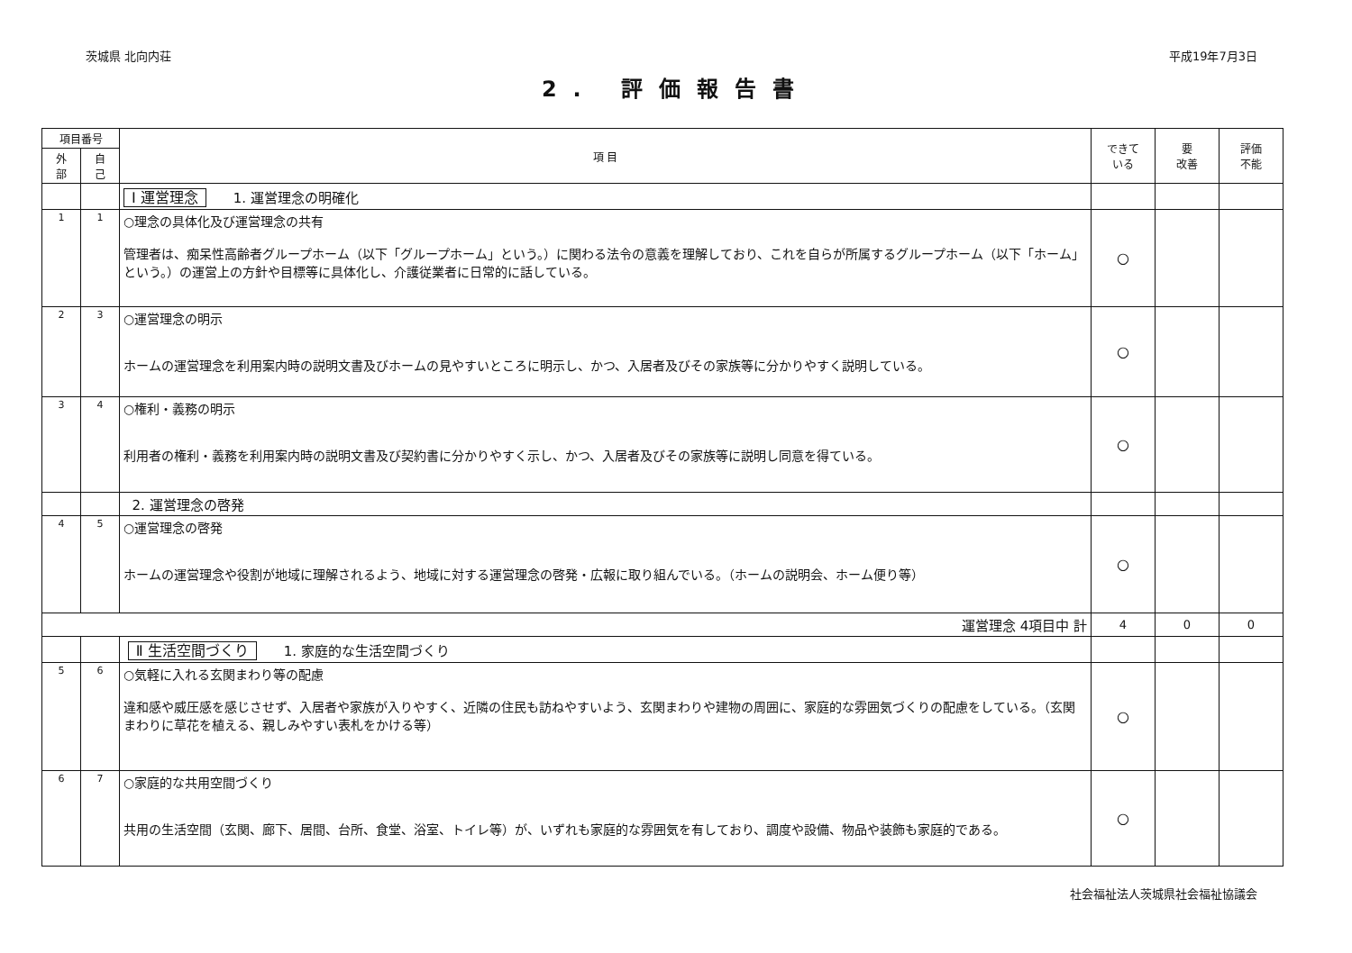茨城県 北向内荘 平成19年7月3日
2. 評価報告書
| 項目番号 | | 項 目 | できて いる | 要 改善 | 評価 不能 |
| --- | --- | --- | --- | --- | --- |
| 外 部 | 自 己 | | | | |
| | | Ⅰ 運営理念 1. 運営理念の明確化 | | | |
| 1 | 1 | ○理念の具体化及び運営理念の共有 管理者は、痴呆性高齢者グループホーム（以下「グループホーム」という。）に関わる法令の意義を理解しており、これを自らが所属するグループホーム（以下「ホーム」という。）の運営上の方針や目標等に具体化し、介護従業者に日常的に話している。 | ○ | | |
| 2 | 3 | ○運営理念の明示 ホームの運営理念を利用案内時の説明文書及びホームの見やすいところに明示し、かつ、入居者及びその家族等に分かりやすく説明している。 | ○ | | |
| 3 | 4 | ○権利・義務の明示 利用者の権利・義務を利用案内時の説明文書及び契約書に分かりやすく示し、かつ、入居者及びその家族等に説明し同意を得ている。 | ○ | | |
| | | 2. 運営理念の啓発 | | | |
| 4 | 5 | ○運営理念の啓発 ホームの運営理念や役割が地域に理解されるよう、地域に対する運営理念の啓発・広報に取り組んでいる。（ホームの説明会、ホーム便り等） | ○ | | |
| 運営理念 4項目中 計 | | | 4 | 0 | 0 |
| | | Ⅱ 生活空間づくり 1. 家庭的な生活空間づくり | | | |
| 5 | 6 | ○気軽に入れる玄関まわり等の配慮 違和感や威圧感を感じさせず、入居者や家族が入りやすく、近隣の住民も訪ねやすいよう、玄関まわりや建物の周囲に、家庭的な雰囲気づくりの配慮をしている。（玄関まわりに草花を植える、親しみやすい表札をかける等） | ○ | | |
| 6 | 7 | ○家庭的な共用空間づくり 共用の生活空間（玄関、廊下、居間、台所、食堂、浴室、トイレ等）が、いずれも家庭的な雰囲気を有しており、調度や設備、物品や装飾も家庭的である。 | ○ | | |
社会福祉法人茨城県社会福祉協議会